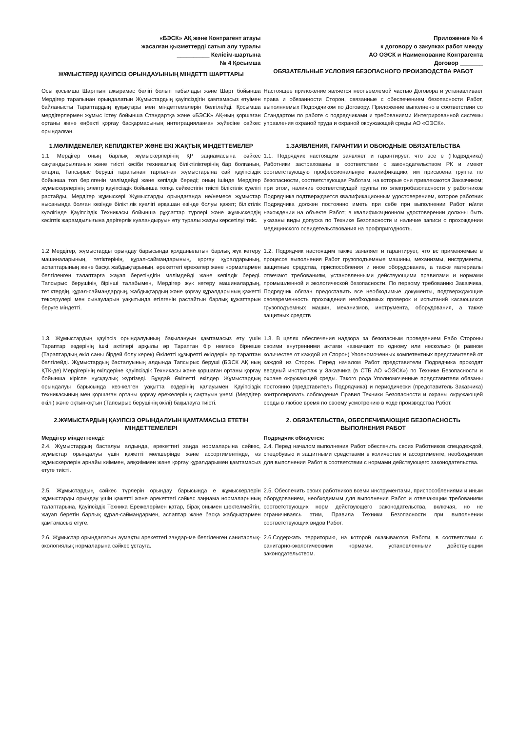«БЭСК» АҚ және Контрагент атауы
жасалған қызметтерді сатып алу туралы
__________ Келісім-шартына
№ 4 Қосымша
ЖҰМЫСТЕРДІ ҚАУІПСІЗ ОРЫНДАУЫНЫҢ МІНДЕТТІ ШАРТТАРЫ
Приложение № 4
к договору о закупках работ между
АО ОЭСК и Наименование Контрагента
Договор _______
ОБЯЗАТЕЛЬНЫЕ УСЛОВИЯ БЕЗОПАСНОГО ПРОИЗВОДСТВА РАБОТ
Осы қосымша Шарттын ажырамас бөлігі болып табылады және Шарт бойынша Мердігер тарапынан орындалатын Жұмыстардың қауіпсіздігін қамтамасыз етуімен байланысты Тараптардың құқықтары мен міндеттемелерін белгілейді. Қосымша мердігерлермен жұмыс істеу бойынша Стандартқа және «БЭСК» АҚ-ның қоршаған ортаны және еңбекті қорғау басқармасының интеграцияланған жүйесіне сәйкес орындалған.
Настоящее приложение является неотъемлемой частью Договора и устанавливает права и обязанности Сторон, связанные с обеспечением безопасности Работ, выполняемых Подрядчиком по Договору. Приложение выполнено в соответствии со Стандартом по работе с подрядчиками и требованиями Интегрированной системы управления охраной труда и охраной окружающей среды АО «ОЭСК».
1.МӘЛІМДЕМЕЛЕР, КЕПІЛДІКТЕР ЖӘНЕ ЕКІ ЖАҚТЫҚ МІНДЕТТЕМЕЛЕР
1.1 Мердігер оның барлық жұмыскерлерінің ҚР заңнамасына сәйкес сақтандырылғанын және тиісті кәсіби техникалық біліктіліктерінің бар болғанын, оларға, Тапсырыс беруші тарапынан тартылған жұмыстарына сай қауіпсіздік бойынша топ берілгенін мәлімдейді және кепілдік береді; оның ішінде Мердігер жұмыскерлерінің электр қауіпсіздік бойынша топқа сәйкестігін тиісті біліктілік куәлігі растайды, Мердігер жұмыскері Жұмыстарды орындағанда не/немесе жұмыстар нысанында болған кезінде біліктілік куәлігі әрқашан өзінде болуы қажет; біліктілік куәлігінде Қауіпсіздік Техникасы бойынша рұқсаттар түрлері және жұмыскердің кәсіптік жарамдылығына дәрігерлік куәландыруын өту туралы жазуы көрсетілуі тиіс.
1.ЗАЯВЛЕНИЯ, ГАРАНТИИ И ОБОЮДНЫЕ ОБЯЗАТЕЛЬСТВА
1.1. Подрядчик настоящим заявляет и гарантирует, что все е (Подрядчика) Работники застрахованы в соответствии с законодательством РК и имеют соответствующую профессиональную квалификацию, им присвоена группа по безопасности, соответствующая Работам, на которые они привлекаются Заказчиком; при этом, наличие соответствущей группы по электробезопасности у работников Подрядчика подтверждается квалификационным удостоверением, которое работник Подрядчика должен постоянно иметь при себе при выполнении Работ и/или нахождении на объекте Работ; в квалификационном удостоверении должны быть указаны виды допуска по Технике Безопасности и наличие записи о прохождении медицинского освидетельствования на профпригодность.
1.2 Мердігер, жұмыстарды орындау барысында қолданылатын барлық жүк көтеру машиналарының, тетіктерінің, құрал-саймандарының, қорғау құралдарының, аспаптарының және басқа жабдықтарының, әрекеттегі ережелер және нормалармен белгіленген талаптарға жауап беретіндігін мәлімдейді және кепілдік береді. Тапсырыс берушінің бірінші талабымен, Мердігер жүк көтеру машиналардың, тетіктердің, құрал-саймандардың, жабдықтардың және қорғау құралдарының қажетті тексерулері мен сынауларын уақытында өтілгенін растайтын барлық құжаттарын беруге міндетті.
1.2. Подрядчик настоящим также заявляет и гарантирует, что вс применяемые в процессе выполнения Работ грузоподъемные машины, механизмы, инструменты, защитные средства, приспособления и иное оборудование, а также материалы отвечают требованиям, установленными действующими правилами и нормами промышленной и экологической безопасности. По первому требованию Заказчика, Подрядчик обязан предоставить все необходимые документы, подтверждающие своевременность прохождения необходимых проверок и испытаний касающихся грузоподъемных машин, механизмов, инструмента, оборудования, а также защитных средств
1.3. Жұмыстардың қауіпсіз орындалуының бақылануын қамтамасыз ету үшін Тараптар өздерінің ішкі актілері арқылы әр Тараптан бір немесе бірнеше (Тараптардың өкіл саны бірдей болу керек) Өкілетті құзыретті өкілдерін әр тараптан белгілейді. Жұмыстардың басталуының алдында Тапсырыс беруші (БЭСК АҚ ның ҚТҚ-де) Мердігерінің өкілдеріне Қауіпсіздік Техникасы және қоршаған ортаны қорғау бойынша кіріспе нұсқаулық жүргізеді. Бұндай Өкілетті өкілдер Жұмыстардың орындалуы барысында кез-келген уақытта өздерінің қалауымен Қауіпсіздік техникасының мен қоршаған ортаны қорғау ережелерінің сақтауын үнемі (Мердігер өкілі) және оқтын-оқтын (Тапсырыс берушінің өкілі) бақылауға тиісті.
1.3. В целях обеспечения надзора за безопасным проведением Рабо Стороны своими внутренними актами назначают по одному или несколько (в равном количестве от каждой из Сторон) Уполномоченных компетентных представителей от каждой из Сторон. Перед началом Работ представители Подрядчика проходят вводный инструктаж у Заказчика (в СТБ АО «ОЭСК») по Технике Безопасности и охране окружающей среды. Такого рода Уполномоченные представители обязаны постоянно (представитель Подрядчика) и периодически (представитель Заказчика) контролировать соблюдение Правил Техники Безопасности и охраны окружающей среды в любое время по своему усмотрению в ходе производства Работ.
2.ЖҰМЫСТАРДЫҢ ҚАУІПСІЗ ОРЫНДАЛУЫН ҚАМТАМАСЫЗ ЕТЕТІН МІНДЕТТЕМЕЛЕРІ
Мердігер міндеттенеді:
2.4. Жұмыстардың басталуы алдында, әрекеттегі заңда нормаларына сәйкес, жұмыстар орындалуы үшін қажетті мөлшерінде және ассортиментінде, өз жұмыскерлерін арнайы киіммен, аяқкиіммен және қорғау құралдарымен қамтамасыз етуге тиісті.
2. ОБЯЗАТЕЛЬСТВА, ОБЕСПЕЧИВАЮЩИЕ БЕЗОПАСНОСТЬ ВЫПОЛНЕНИЯ РАБОТ
Подрядчик обязуется:
2.4. Перед началом выполнения Работ обеспечить своих Работников спецодеждой, спецобувью и защитными средствами в количестве и ассортименте, необходимом для выполнения Работ в соответствии с нормами действующего законодательства.
2.5. Жұмыстардың сәйкес түрлерін орындау барысында е жұмыскерлерін жұмыстарды орындау үшін қажетті және әрекеттегі сәйкес заңнама нормаларының талаптарына, Қауіпсіздік Техника Ережелерімен қатар, бірақ онымен шектелмейтін, жауап беретін барлық құрал-саймандармен, аспаптар және басқа жабдықтармен қамтамасыз етуге.
2.5. Обеспечить своих работников всеми инструментами, приспособлениями и иным оборудованием, необходимым для выполнения Работ и отвечающим требованиям соответствующих норм действующего законодательства, включая, но не ограничиваясь этим, Правила Техники Безопасности при выполнении соответствующих видов Работ.
2.6. Жұмыстар орындалатын аумақты әрекеттегі заңдар-ме белгіленген санитарлық-экологиялық нормаларына сәйкес ұстауға.
2.6.Содержать территорию, на которой оказываются Работи, в соответствии с санитарно-экологическими нормами, установленными действующим законодательством.